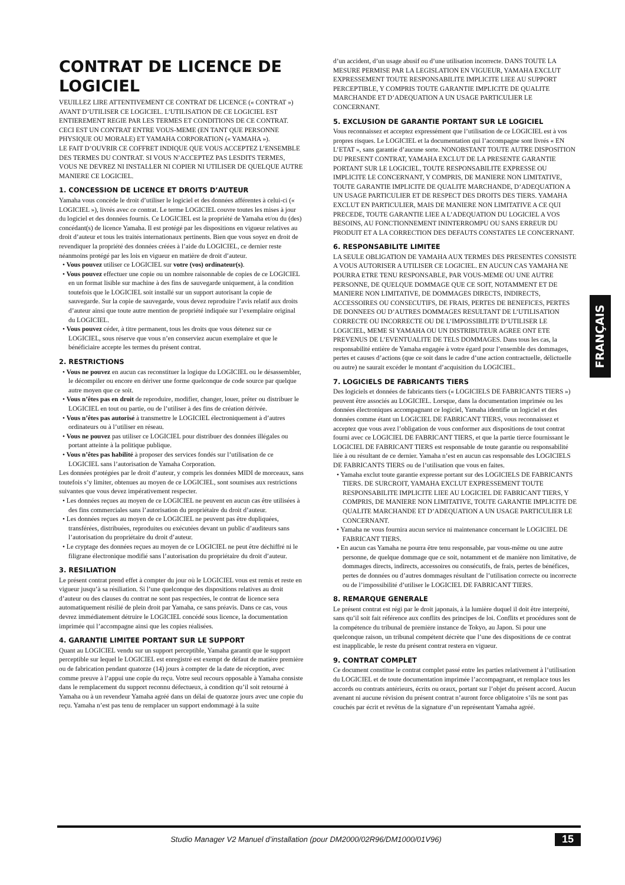CONTRAT DE LICENCE DE LOGICIEL
VEUILLEZ LIRE ATTENTIVEMENT CE CONTRAT DE LICENCE (« CONTRAT ») AVANT D’UTILISER CE LOGICIEL. L’UTILISATION DE CE LOGICIEL EST ENTIEREMENT REGIE PAR LES TERMES ET CONDITIONS DE CE CONTRAT. CECI EST UN CONTRAT ENTRE VOUS-MEME (EN TANT QUE PERSONNE PHYSIQUE OU MORALE) ET YAMAHA CORPORATION (« YAMAHA »).
LE FAIT D’OUVRIR CE COFFRET INDIQUE QUE VOUS ACCEPTEZ L’ENSEMBLE DES TERMES DU CONTRAT. SI VOUS N’ACCEPTEZ PAS LESDITS TERMES, VOUS NE DEVREZ NI INSTALLER NI COPIER NI UTILISER DE QUELQUE AUTRE MANIERE CE LOGICIEL.
1. CONCESSION DE LICENCE ET DROITS D’AUTEUR
Yamaha vous concède le droit d’utiliser le logiciel et des données afférentes à celui-ci (« LOGICIEL »), livrés avec ce contrat. Le terme LOGICIEL couvre toutes les mises à jour du logiciel et des données fournis. Ce LOGICIEL est la propriété de Yamaha et/ou du (des) concédant(s) de licence Yamaha. Il est protégé par les dispositions en vigueur relatives au droit d’auteur et tous les traités internationaux pertinents. Bien que vous soyez en droit de revendiquer la propriété des données créées à l’aide du LOGICIEL, ce dernier reste néanmoins protégé par les lois en vigueur en matière de droit d’auteur.
Vous pouvez utiliser ce LOGICIEL sur votre (vos) ordinateur(s).
Vous pouvez effectuer une copie ou un nombre raisonnable de copies de ce LOGICIEL en un format lisible sur machine à des fins de sauvegarde uniquement, à la condition toutefois que le LOGICIEL soit installé sur un support autorisant la copie de sauvegarde. Sur la copie de sauvegarde, vous devez reproduire l’avis relatif aux droits d’auteur ainsi que toute autre mention de propriété indiquée sur l’exemplaire original du LOGICIEL.
Vous pouvez céder, à titre permanent, tous les droits que vous détenez sur ce LOGICIEL, sous réserve que vous n’en conserviez aucun exemplaire et que le bénéficiaire accepte les termes du présent contrat.
2. RESTRICTIONS
Vous ne pouvez en aucun cas reconstituer la logique du LOGICIEL ou le désassembler, le décompiler ou encore en dériver une forme quelconque de code source par quelque autre moyen que ce soit.
Vous n’êtes pas en droit de reproduire, modifier, changer, louer, prêter ou distribuer le LOGICIEL en tout ou partie, ou de l’utiliser à des fins de création dérivée.
Vous n’êtes pas autorisé à transmettre le LOGICIEL électroniquement à d’autres ordinateurs ou à l’utiliser en réseau.
Vous ne pouvez pas utiliser ce LOGICIEL pour distribuer des données illégales ou portant atteinte à la politique publique.
Vous n’êtes pas habilité à proposer des services fondés sur l’utilisation de ce LOGICIEL sans l’autorisation de Yamaha Corporation.
Les données protégées par le droit d’auteur, y compris les données MIDI de morceaux, sans toutefois s’y limiter, obtenues au moyen de ce LOGICIEL, sont soumises aux restrictions suivantes que vous devez impérativement respecter.
Les données reçues au moyen de ce LOGICIEL ne peuvent en aucun cas être utilisées à des fins commerciales sans l’autorisation du propriétaire du droit d’auteur.
Les données reçues au moyen de ce LOGICIEL ne peuvent pas être dupliquées, transférées, distribuées, reproduites ou exécutées devant un public d’auditeurs sans l’autorisation du propriétaire du droit d’auteur.
Le cryptage des données reçues au moyen de ce LOGICIEL ne peut être déchiffré ni le filigrane électronique modifié sans l’autorisation du propriétaire du droit d’auteur.
3. RESILIATION
Le présent contrat prend effet à compter du jour où le LOGICIEL vous est remis et reste en vigueur jusqu’à sa résiliation. Si l’une quelconque des dispositions relatives au droit d’auteur ou des clauses du contrat ne sont pas respectées, le contrat de licence sera automatiquement résilié de plein droit par Yamaha, ce sans préavis. Dans ce cas, vous devrez immédiatement détruire le LOGICIEL concédé sous licence, la documentation imprimée qui l’accompagne ainsi que les copies réalisées.
4. GARANTIE LIMITEE PORTANT SUR LE SUPPORT
Quant au LOGICIEL vendu sur un support perceptible, Yamaha garantit que le support perceptible sur lequel le LOGICIEL est enregistré est exempt de défaut de matière première ou de fabrication pendant quatorze (14) jours à compter de la date de réception, avec comme preuve à l’appui une copie du reçu. Votre seul recours opposable à Yamaha consiste dans le remplacement du support reconnu défectueux, à condition qu’il soit retourné à Yamaha ou à un revendeur Yamaha agréé dans un délai de quatorze jours avec une copie du reçu. Yamaha n’est pas tenu de remplacer un support endommagé à la suite
d’un accident, d’un usage abusif ou d’une utilisation incorrecte. DANS TOUTE LA MESURE PERMISE PAR LA LEGISLATION EN VIGUEUR, YAMAHA EXCLUT EXPRESSEMENT TOUTE RESPONSABILITE IMPLICITE LIEE AU SUPPORT PERCEPTIBLE, Y COMPRIS TOUTE GARANTIE IMPLICITE DE QUALITE MARCHANDE ET D’ADEQUATION A UN USAGE PARTICULIER LE CONCERNANT.
5. EXCLUSION DE GARANTIE PORTANT SUR LE LOGICIEL
Vous reconnaissez et acceptez expressément que l’utilisation de ce LOGICIEL est à vos propres risques. Le LOGICIEL et la documentation qui l’accompagne sont livrés « EN L’ETAT », sans garantie d’aucune sorte. NONOBSTANT TOUTE AUTRE DISPOSITION DU PRESENT CONTRAT, YAMAHA EXCLUT DE LA PRESENTE GARANTIE PORTANT SUR LE LOGICIEL, TOUTE RESPONSABILITE EXPRESSE OU IMPLICITE LE CONCERNANT, Y COMPRIS, DE MANIERE NON LIMITATIVE, TOUTE GARANTIE IMPLICITE DE QUALITE MARCHANDE, D’ADEQUATION A UN USAGE PARTICULIER ET DE RESPECT DES DROITS DES TIERS. YAMAHA EXCLUT EN PARTICULIER, MAIS DE MANIERE NON LIMITATIVE A CE QUI PRECEDE, TOUTE GARANTIE LIEE A L’ADEQUATION DU LOGICIEL A VOS BESOINS, AU FONCTIONNEMENT ININTERROMPU OU SANS ERREUR DU PRODUIT ET A LA CORRECTION DES DEFAUTS CONSTATES LE CONCERNANT.
6. RESPONSABILITE LIMITEE
LA SEULE OBLIGATION DE YAMAHA AUX TERMES DES PRESENTES CONSISTE A VOUS AUTORISER A UTILISER CE LOGICIEL. EN AUCUN CAS YAMAHA NE POURRA ETRE TENU RESPONSABLE, PAR VOUS-MEME OU UNE AUTRE PERSONNE, DE QUELQUE DOMMAGE QUE CE SOIT, NOTAMMENT ET DE MANIERE NON LIMITATIVE, DE DOMMAGES DIRECTS, INDIRECTS, ACCESSOIRES OU CONSECUTIFS, DE FRAIS, PERTES DE BENEFICES, PERTES DE DONNEES OU D’AUTRES DOMMAGES RESULTANT DE L’UTILISATION CORRECTE OU INCORRECTE OU DE L’IMPOSSIBILITE D’UTILISER LE LOGICIEL, MEME SI YAMAHA OU UN DISTRIBUTEUR AGREE ONT ETE PREVENUS DE L’EVENTUALITE DE TELS DOMMAGES. Dans tous les cas, la responsabilité entière de Yamaha engagée à votre égard pour l’ensemble des dommages, pertes et causes d’actions (que ce soit dans le cadre d’une action contractuelle, délictuelle ou autre) ne saurait excéder le montant d’acquisition du LOGICIEL.
7. LOGICIELS DE FABRICANTS TIERS
Des logiciels et données de fabricants tiers (« LOGICIELS DE FABRICANTS TIERS ») peuvent être associés au LOGICIEL. Lorsque, dans la documentation imprimée ou les données électroniques accompagnant ce logiciel, Yamaha identifie un logiciel et des données comme étant un LOGICIEL DE FABRICANT TIERS, vous reconnaissez et acceptez que vous avez l’obligation de vous conformer aux dispositions de tout contrat fourni avec ce LOGICIEL DE FABRICANT TIERS, et que la partie tierce fournissant le LOGICIEL DE FABRICANT TIERS est responsable de toute garantie ou responsabilité liée à ou résultant de ce dernier. Yamaha n’est en aucun cas responsable des LOGICIELS DE FABRICANTS TIERS ou de l’utilisation que vous en faites.
Yamaha exclut toute garantie expresse portant sur des LOGICIELS DE FABRICANTS TIERS. DE SURCROIT, YAMAHA EXCLUT EXPRESSEMENT TOUTE RESPONSABILITE IMPLICITE LIEE AU LOGICIEL DE FABRICANT TIERS, Y COMPRIS, DE MANIERE NON LIMITATIVE, TOUTE GARANTIE IMPLICITE DE QUALITE MARCHANDE ET D’ADEQUATION A UN USAGE PARTICULIER LE CONCERNANT.
Yamaha ne vous fournira aucun service ni maintenance concernant le LOGICIEL DE FABRICANT TIERS.
En aucun cas Yamaha ne pourra être tenu responsable, par vous-même ou une autre personne, de quelque dommage que ce soit, notamment et de manière non limitative, de dommages directs, indirects, accessoires ou consécutifs, de frais, pertes de bénéfices, pertes de données ou d’autres dommages résultant de l’utilisation correcte ou incorrecte ou de l’impossibilité d’utiliser le LOGICIEL DE FABRICANT TIERS.
8. REMARQUE GENERALE
Le présent contrat est régi par le droit japonais, à la lumière duquel il doit être interprété, sans qu’il soit fait référence aux conflits des principes de loi. Conflits et procédures sont de la compétence du tribunal de première instance de Tokyo, au Japon. Si pour une quelconque raison, un tribunal compétent décrète que l’une des dispositions de ce contrat est inapplicable, le reste du présent contrat restera en vigueur.
9. CONTRAT COMPLET
Ce document constitue le contrat complet passé entre les parties relativement à l’utilisation du LOGICIEL et de toute documentation imprimée l’accompagnant, et remplace tous les accords ou contrats antérieurs, écrits ou oraux, portant sur l’objet du présent accord. Aucun avenant ni aucune révision du présent contrat n’auront force obligatoire s’ils ne sont pas couchés par écrit et revêtus de la signature d’un représentant Yamaha agréé.
FRANÇAIS
Studio Manager V2 Manuel d’installation (pour DM2000/02R96/DM1000/01V96) 15